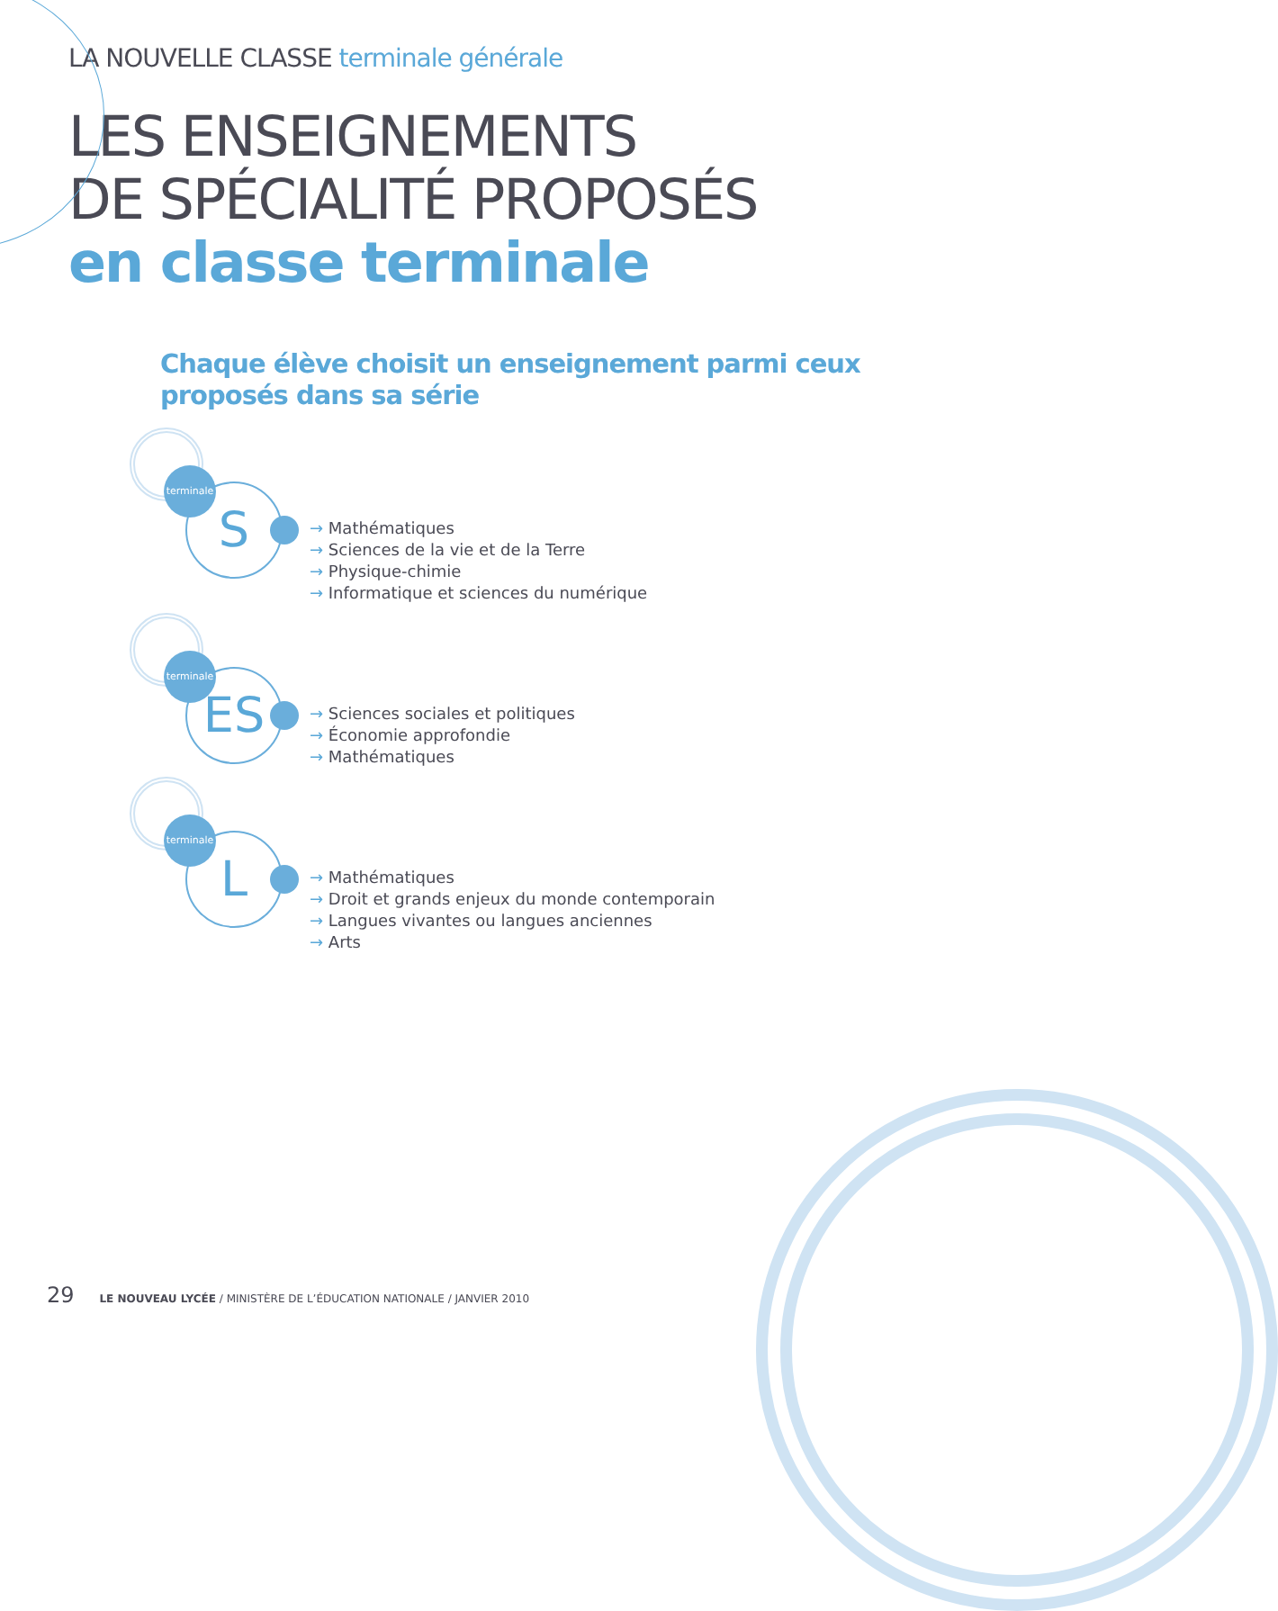LA NOUVELLE CLASSE terminale générale
LES ENSEIGNEMENTS
DE SPÉCIALITÉ PROPOSÉS
en classe terminale
Chaque élève choisit un enseignement parmi ceux
proposés dans sa série
S
terminale
→ Mathématiques
→ Sciences de la vie et de la Terre
→ Physique-chimie
→ Informatique et sciences du numérique
ES
terminale
→ Sciences sociales et politiques
→ Économie approfondie
→ Mathématiques
L
terminale
→ Mathématiques
→ Droit et grands enjeux du monde contemporain
→ Langues vivantes ou langues anciennes
→ Arts
29 LE NOUVEAU LYCÉE / MINISTÈRE DE L’ÉDUCATION NATIONALE / JANVIER 2010